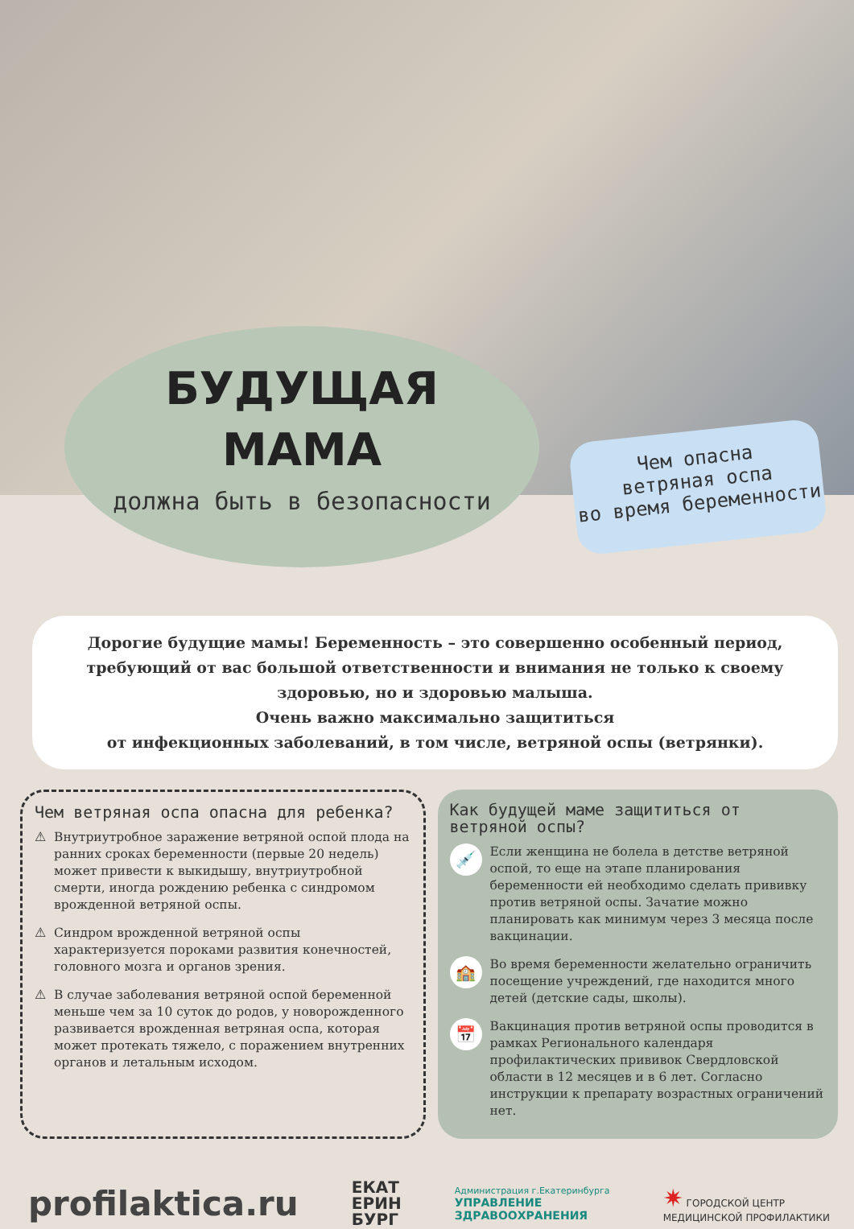БУДУЩАЯ
МАМА
должна быть в безопасности
Чем опасна
ветряная оспа
во время беременности
Дорогие будущие мамы! Беременность – это совершенно особенный период, требующий от вас большой ответственности и внимания не только к своему здоровью, но и здоровью малыша.
Очень важно максимально защититься
от инфекционных заболеваний, в том числе, ветряной оспы (ветрянки).
Чем ветряная оспа опасна для ребенка?
⚠ Внутриутробное заражение ветряной оспой плода на ранних сроках беременности (первые 20 недель) может привести к выкидышу, внутриутробной смерти, иногда рождению ребенка с синдромом врожденной ветряной оспы.
⚠ Синдром врожденной ветряной оспы характеризуется пороками развития конечностей, головного мозга и органов зрения.
⚠ В случае заболевания ветряной оспой беременной меньше чем за 10 суток до родов, у новорожденного развивается врожденная ветряная оспа, которая может протекать тяжело, с поражением внутренних органов и летальным исходом.
Как будущей маме защититься от ветряной оспы?
💉 Если женщина не болела в детстве ветряной оспой, то еще на этапе планирования беременности ей необходимо сделать прививку против ветряной оспы. Зачатие можно планировать как минимум через 3 месяца после вакцинации.
🏫 Во время беременности желательно ограничить посещение учреждений, где находится много детей (детские сады, школы).
📅 Вакцинация против ветряной оспы проводится в рамках Регионального календаря профилактических прививок Свердловской области в 12 месяцев и в 6 лет. Согласно инструкции к препарату возрастных ограничений нет.
profilaktica.ru ЕКАТ
ЕРИН
БУРГ Администрация г.Екатеринбурга
УПРАВЛЕНИЕ
ЗДРАВООХРАНЕНИЯ ✷ ГОРОДСКОЙ ЦЕНТР
МЕДИЦИНСКОЙ ПРОФИЛАКТИКИ